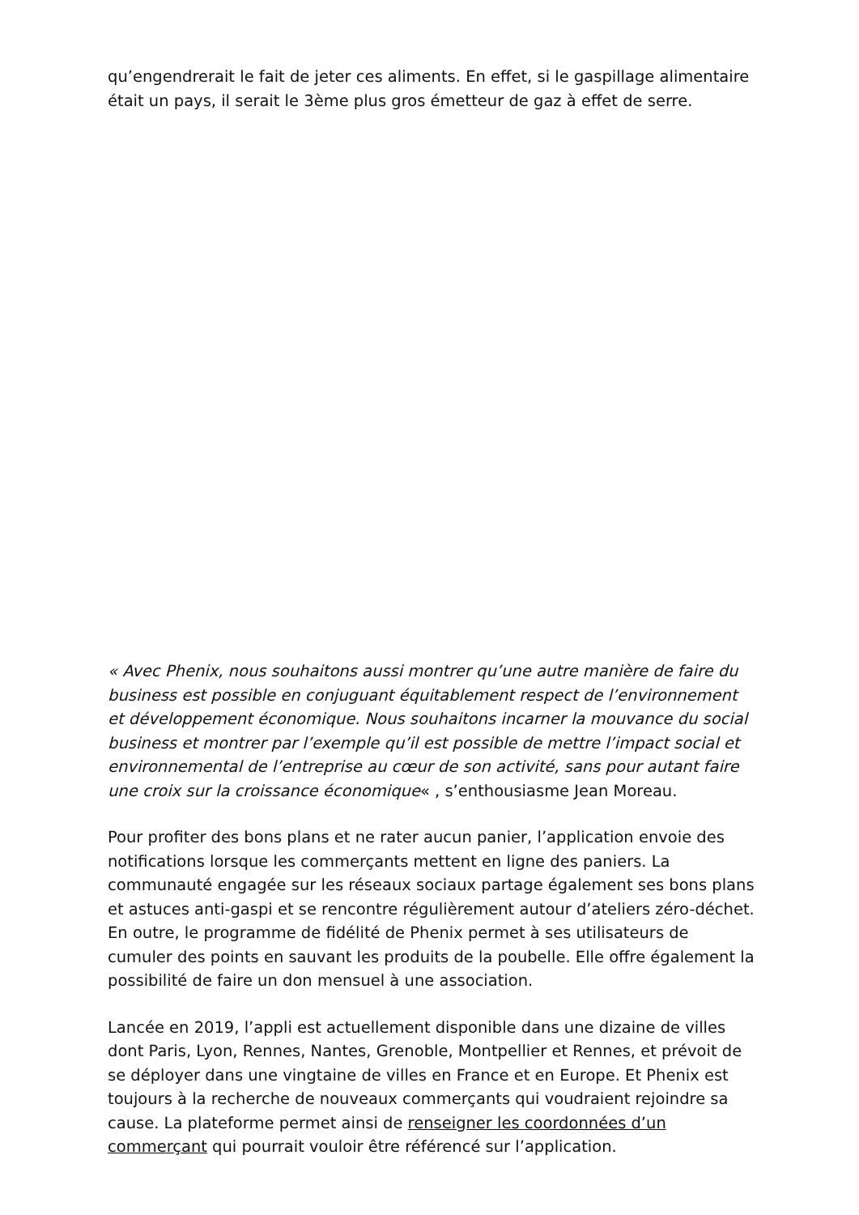qu’engendrerait le fait de jeter ces aliments. En effet, si le gaspillage alimentaire était un pays, il serait le 3ème plus gros émetteur de gaz à effet de serre.
« Avec Phenix, nous souhaitons aussi montrer qu’une autre manière de faire du business est possible en conjuguant équitablement respect de l’environnement et développement économique. Nous souhaitons incarner la mouvance du social business et montrer par l’exemple qu’il est possible de mettre l’impact social et environnemental de l’entreprise au cœur de son activité, sans pour autant faire une croix sur la croissance économique« , s’enthousiasme Jean Moreau.
Pour profiter des bons plans et ne rater aucun panier, l’application envoie des notifications lorsque les commerçants mettent en ligne des paniers. La communauté engagée sur les réseaux sociaux partage également ses bons plans et astuces anti-gaspi et se rencontre régulièrement autour d’ateliers zéro-déchet. En outre, le programme de fidélité de Phenix permet à ses utilisateurs de cumuler des points en sauvant les produits de la poubelle. Elle offre également la possibilité de faire un don mensuel à une association.
Lancée en 2019, l’appli est actuellement disponible dans une dizaine de villes dont Paris, Lyon, Rennes, Nantes, Grenoble, Montpellier et Rennes, et prévoit de se déployer dans une vingtaine de villes en France et en Europe. Et Phenix est toujours à la recherche de nouveaux commerçants qui voudraient rejoindre sa cause. La plateforme permet ainsi de renseigner les coordonnées d’un commerçant qui pourrait vouloir être référencé sur l’application.